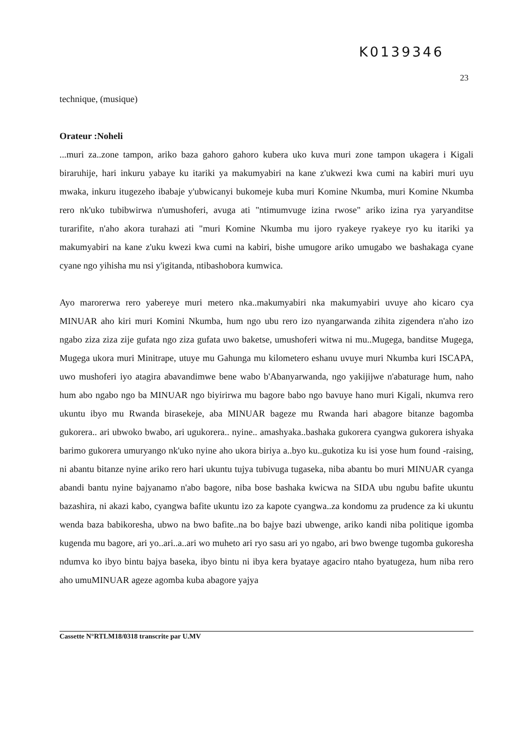K0139346
23
technique, (musique)
Orateur :Noheli
...muri za..zone tampon, ariko baza gahoro gahoro kubera uko kuva muri zone tampon ukagera i Kigali biraruhije, hari inkuru yabaye ku itariki ya makumyabiri na kane z'ukwezi kwa cumi na kabiri muri uyu mwaka, inkuru itugezeho ibabaje y'ubwicanyi bukomeje kuba muri Komine Nkumba, muri Komine Nkumba rero nk'uko tubibwirwa n'umushoferi, avuga ati "ntimumvuge izina rwose" ariko izina rya yaryanditse turarifite, n'aho akora turahazi ati "muri Komine Nkumba mu ijoro ryakeye ryakeye ryo ku itariki ya makumyabiri na kane z'uku kwezi kwa cumi na kabiri, bishe umugore ariko umugabo we bashakaga cyane cyane ngo yihisha mu nsi y'igitanda, ntibashobora kumwica.
Ayo marorerwa rero yabereye muri metero nka..makumyabiri nka makumyabiri uvuye aho kicaro cya MINUAR aho kiri muri Komini Nkumba, hum ngo ubu rero izo nyangarwanda zihita zigendera n'aho izo ngabo ziza ziza zije gufata ngo ziza gufata uwo baketse, umushoferi witwa ni mu..Mugega, banditse Mugega, Mugega ukora muri Minitrape, utuye mu Gahunga mu kilometero eshanu uvuye muri Nkumba kuri ISCAPA, uwo mushoferi iyo atagira abavandimwe bene wabo b'Abanyarwanda, ngo yakijijwe n'abaturage hum, naho hum abo ngabo ngo ba MINUAR ngo biyirirwa mu bagore babo ngo bavuye hano muri Kigali, nkumva rero ukuntu ibyo mu Rwanda birasekeje, aba MINUAR bageze mu Rwanda hari abagore bitanze bagomba gukorera.. ari ubwoko bwabo, ari ugukorera.. nyine.. amashyaka..bashaka gukorera cyangwa gukorera ishyaka barimo gukorera umuryango nk'uko nyine aho ukora biriya a..byo ku..gukotiza ku isi yose hum found -raising, ni abantu bitanze nyine ariko rero hari ukuntu tujya tubivuga tugaseka, niba abantu bo muri MINUAR cyanga abandi bantu nyine bajyanamo n'abo bagore, niba bose bashaka kwicwa na SIDA ubu ngubu bafite ukuntu bazashira, ni akazi kabo, cyangwa bafite ukuntu izo za kapote cyangwa..za kondomu za prudence za ki ukuntu wenda baza babikoresha, ubwo na bwo bafite..na bo bajye bazi ubwenge, ariko kandi niba politique igomba kugenda mu bagore, ari yo..ari..a..ari wo muheto ari ryo sasu ari yo ngabo, ari bwo bwenge tugomba gukoresha ndumva ko ibyo bintu bajya baseka, ibyo bintu ni ibya kera byataye agaciro ntaho byatugeza, hum niba rero aho umuMINUAR ageze agomba kuba abagore yajya
Cassette N°RTLM18/0318 transcrite par U.MV